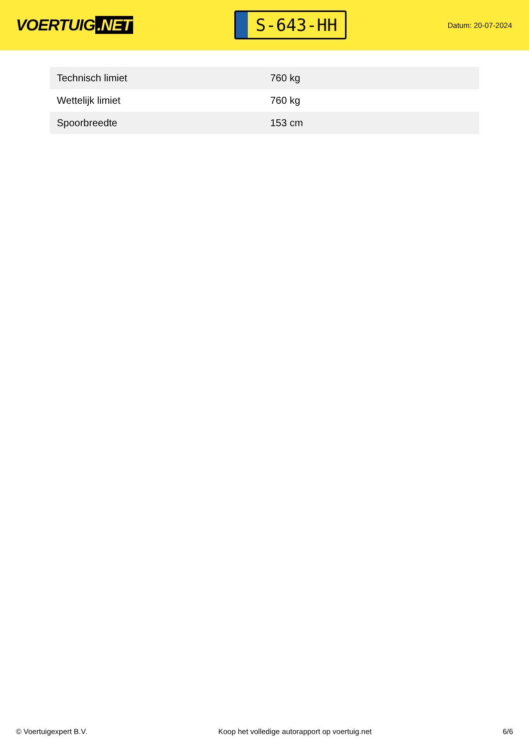VOERTUIG.NET
S-643-HH
Datum: 20-07-2024
| Technisch limiet | 760 kg |
| Wettelijk limiet | 760 kg |
| Spoorbreedte | 153 cm |
© Voertuigexpert B.V. Koop het volledige autorapport op voertuig.net 6/6